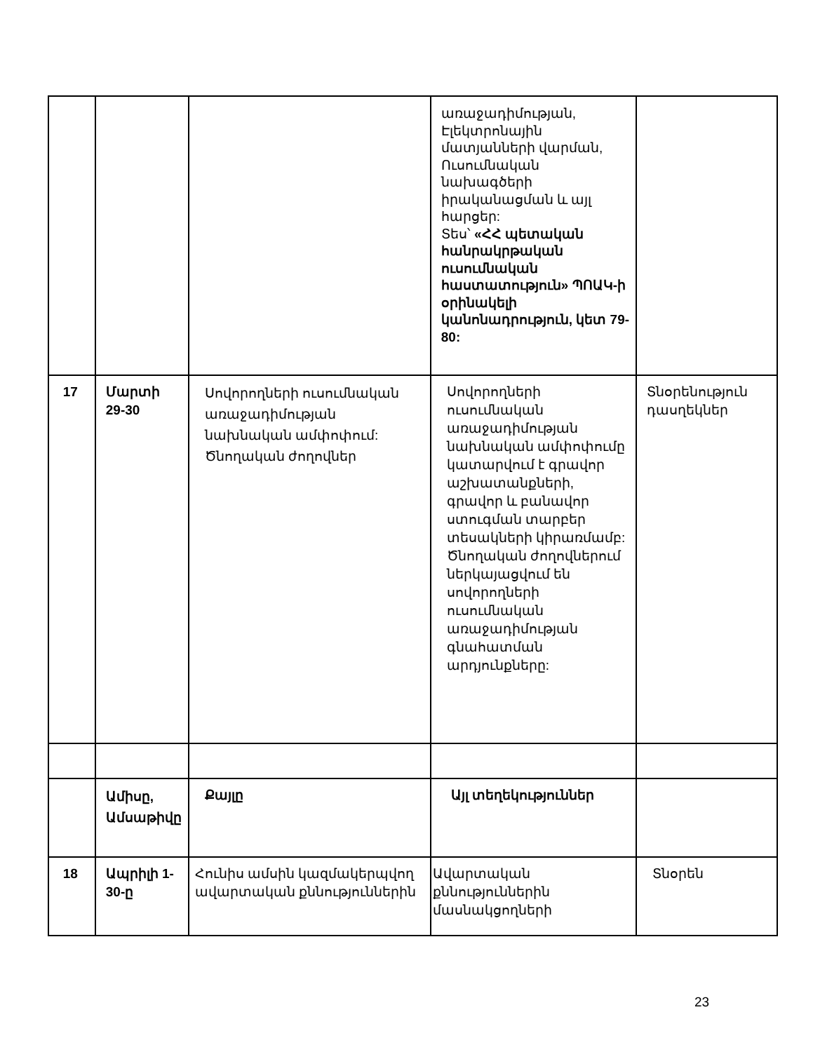| | | | առաջադիմության, Էլեկտրոնային մատյանների վարման, Ուսումնական նախագծերի իրականացման և այլ հարցեր: Տես՝ «ՀՀ պետական հանրակրթական ուսումնական հաստատություն» ՊՈԱԿ-ի օրինակելի կանոնադրություն, կետ 79-80: | |
| 17 | Մարտի 29-30 | Սովորողների ուսումնական առաջադիմության նախնական ամփոփում: Ծնողական ժողովներ | Սովորողների ուսումնական առաջադիմության նախնական ամփոփումը կատարվում է գրավոր աշխատանքների, գրավոր և բանավոր ստուգման տարբեր տեսակների կիրառմամբ: Ծնողական ժողովներում ներկայացվում են սովորողների ուսումնական առաջադիմության գնահատման արդյունքները: | Տնօրենություն դասղեկներ |
| | Ամիսը, Ամսաթիվը | Քայլը | Այլ տեղեկություններ | |
| 18 | Ապրիլի 1-30-ը | Հունիս ամսին կազմակերպվող ավարտական քննություններին | Ավարտական քննություններին մասնակցողների | Տնօրեն |
23